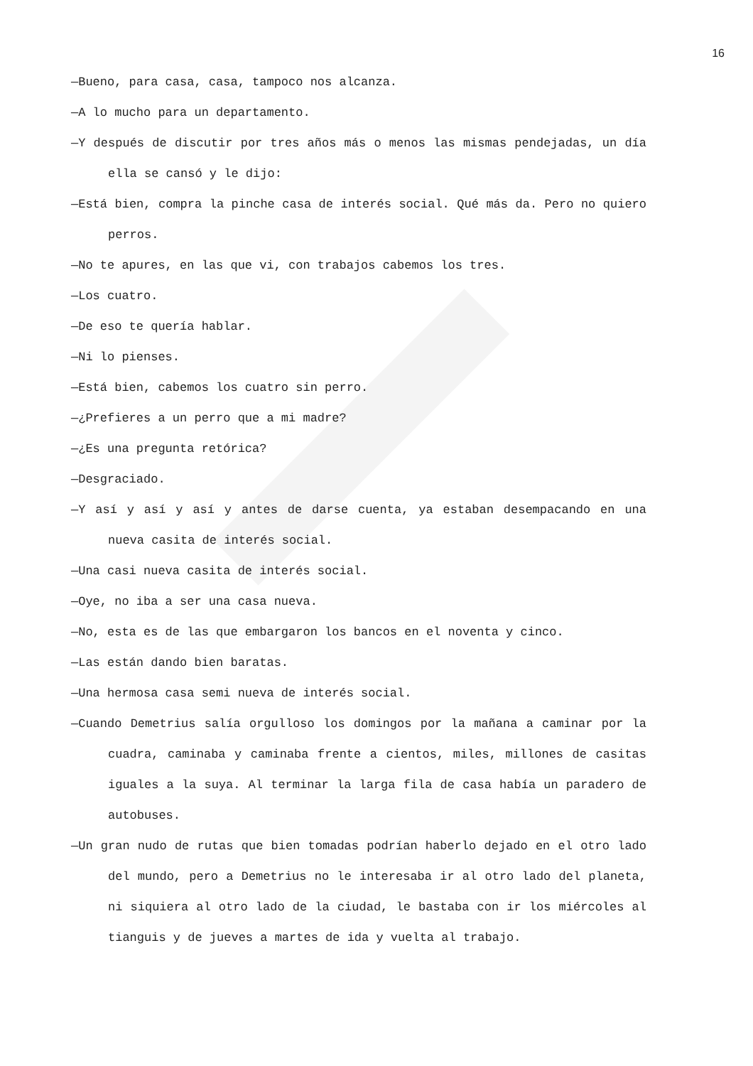16
—Bueno, para casa, casa, tampoco nos alcanza.
—A lo mucho para un departamento.
—Y después de discutir por tres años más o menos las mismas pendejadas, un día ella se cansó y le dijo:
—Está bien, compra la pinche casa de interés social. Qué más da. Pero no quiero perros.
—No te apures, en las que vi, con trabajos cabemos los tres.
—Los cuatro.
—De eso te quería hablar.
—Ni lo pienses.
—Está bien, cabemos los cuatro sin perro.
—¿Prefieres a un perro que a mi madre?
—¿Es una pregunta retórica?
—Desgraciado.
—Y así y así y así y antes de darse cuenta, ya estaban desempacando en una nueva casita de interés social.
—Una casi nueva casita de interés social.
—Oye, no iba a ser una casa nueva.
—No, esta es de las que embargaron los bancos en el noventa y cinco.
—Las están dando bien baratas.
—Una hermosa casa semi nueva de interés social.
—Cuando Demetrius salía orgulloso los domingos por la mañana a caminar por la cuadra, caminaba y caminaba frente a cientos, miles, millones de casitas iguales a la suya. Al terminar la larga fila de casa había un paradero de autobuses.
—Un gran nudo de rutas que bien tomadas podrían haberlo dejado en el otro lado del mundo, pero a Demetrius no le interesaba ir al otro lado del planeta, ni siquiera al otro lado de la ciudad, le bastaba con ir los miércoles al tianguis y de jueves a martes de ida y vuelta al trabajo.